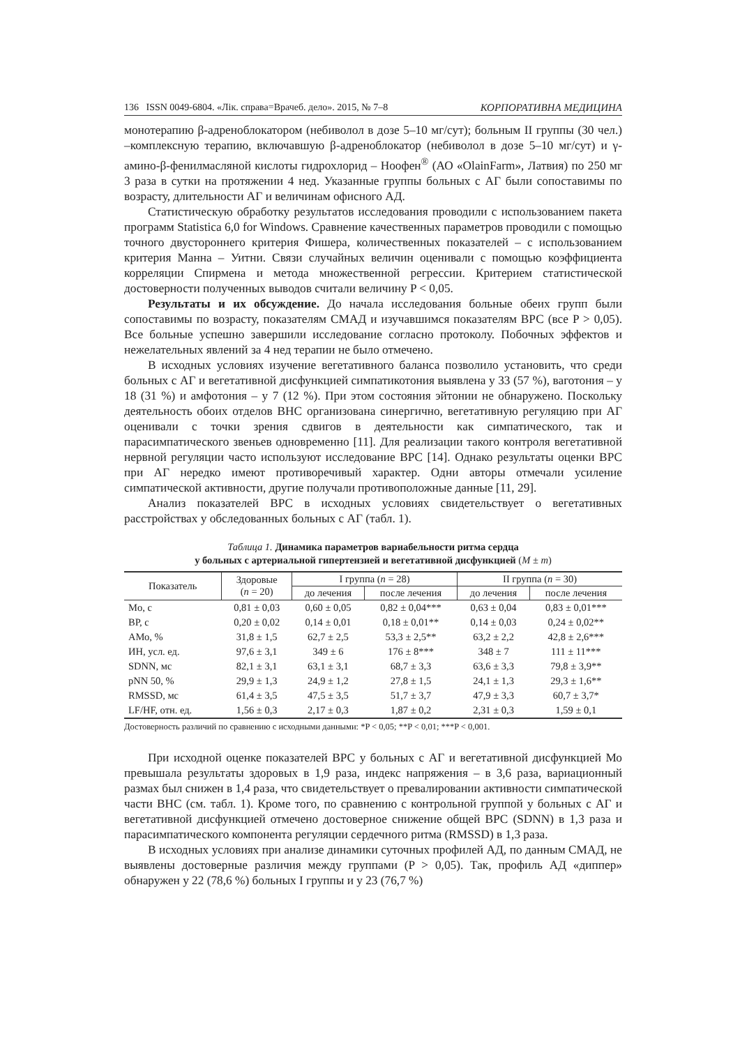136 ISSN 0049-6804. «Лік. справа=Врачеб. дело». 2015, № 7–8 КОРПОРАТИВНА МЕДИЦИНА
монотерапию β-адреноблокатором (небиволол в дозе 5–10 мг/сут); больным II группы (30 чел.) –комплексную терапию, включавшую β-адреноблокатор (небиволол в дозе 5–10 мг/сут) и γ-амино-β-фенилмасляной кислоты гидрохлорид – Ноофен<sup>®</sup> (АО «OlainFarm», Латвия) по 250 мг 3 раза в сутки на протяжении 4 нед. Указанные группы больных с АГ были сопоставимы по возрасту, длительности АГ и величинам офисного АД.
Статистическую обработку результатов исследования проводили с использованием пакета программ Statistica 6,0 for Windows. Сравнение качественных параметров проводили с помощью точного двустороннего критерия Фишера, количественных показателей – с использованием критерия Манна – Уитни. Связи случайных величин оценивали с помощью коэффициента корреляции Спирмена и метода множественной регрессии. Критерием статистической достоверности полученных выводов считали величину P < 0,05.
Результаты и их обсуждение. До начала исследования больные обеих групп были сопоставимы по возрасту, показателям СМАД и изучавшимся показателям ВРС (все P > 0,05). Все больные успешно завершили исследование согласно протоколу. Побочных эффектов и нежелательных явлений за 4 нед терапии не было отмечено.
В исходных условиях изучение вегетативного баланса позволило установить, что среди больных с АГ и вегетативной дисфункцией симпатикотония выявлена у 33 (57 %), ваготония – у 18 (31 %) и амфотония – у 7 (12 %). При этом состояния эйтонии не обнаружено. Поскольку деятельность обоих отделов ВНС организована синергично, вегетативную регуляцию при АГ оценивали с точки зрения сдвигов в деятельности как симпатического, так и парасимпатического звеньев одновременно [11]. Для реализации такого контроля вегетативной нервной регуляции часто используют исследование ВРС [14]. Однако результаты оценки ВРС при АГ нередко имеют противоречивый характер. Одни авторы отмечали усиление симпатической активности, другие получали противоположные данные [11, 29].
Анализ показателей ВРС в исходных условиях свидетельствует о вегетативных расстройствах у обследованных больных с АГ (табл. 1).
Таблица 1. Динамика параметров вариабельности ритма сердца
у больных с артериальной гипертензией и вегетативной дисфункцией (M ± m)
| Показатель | Здоровые ( n = 20) | I группа ( n = 28) | | II группа ( n = 30) | |
| --- | --- | --- | --- | --- | --- |
| | | до лечения | после лечения | до лечения | после лечения |
| Mo, с | 0,81 ± 0,03 | 0,60 ± 0,05 | 0,82 ± 0,04*** | 0,63 ± 0,04 | 0,83 ± 0,01*** |
| ВР, с | 0,20 ± 0,02 | 0,14 ± 0,01 | 0,18 ± 0,01** | 0,14 ± 0,03 | 0,24 ± 0,02** |
| АМо, % | 31,8 ± 1,5 | 62,7 ± 2,5 | 53,3 ± 2,5** | 63,2 ± 2,2 | 42,8 ± 2,6*** |
| ИН, усл. ед. | 97,6 ± 3,1 | 349 ± 6 | 176 ± 8*** | 348 ± 7 | 111 ± 11*** |
| SDNN, мс | 82,1 ± 3,1 | 63,1 ± 3,1 | 68,7 ± 3,3 | 63,6 ± 3,3 | 79,8 ± 3,9** |
| pNN 50, % | 29,9 ± 1,3 | 24,9 ± 1,2 | 27,8 ± 1,5 | 24,1 ± 1,3 | 29,3 ± 1,6** |
| RMSSD, мс | 61,4 ± 3,5 | 47,5 ± 3,5 | 51,7 ± 3,7 | 47,9 ± 3,3 | 60,7 ± 3,7* |
| LF/HF, отн. ед. | 1,56 ± 0,3 | 2,17 ± 0,3 | 1,87 ± 0,2 | 2,31 ± 0,3 | 1,59 ± 0,1 |
Достоверность различий по сравнению с исходными данными: *P < 0,05; **P < 0,01; ***P < 0,001.
При исходной оценке показателей ВРС у больных с АГ и вегетативной дисфункцией Мо превышала результаты здоровых в 1,9 раза, индекс напряжения – в 3,6 раза, вариационный размах был снижен в 1,4 раза, что свидетельствует о превалировании активности симпатической части ВНС (см. табл. 1). Кроме того, по сравнению с контрольной группой у больных с АГ и вегетативной дисфункцией отмечено достоверное снижение общей ВРС (SDNN) в 1,3 раза и парасимпатического компонента регуляции сердечного ритма (RMSSD) в 1,3 раза.
В исходных условиях при анализе динамики суточных профилей АД, по данным СМАД, не выявлены достоверные различия между группами (P > 0,05). Так, профиль АД «диппер» обнаружен у 22 (78,6 %) больных I группы и у 23 (76,7 %)